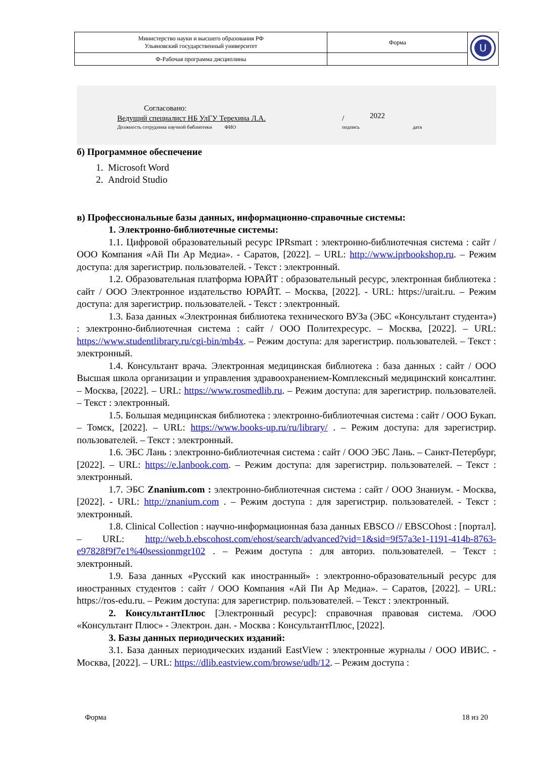| Министерство науки и высшего образования РФ Ульяновский государственный университет | Форма | U |
| Ф-Рабочая программа дисциплины | | |
Согласовано:
Ведущий специалист НБ УлГУ Терехина Л.А.
Должность сотрудника научной библиотеки ФИО
/ 2022
подпись дата
б) Программное обеспечение
1. Microsoft Word
2. Android Studio
в) Профессиональные базы данных, информационно-справочные системы:
1. Электронно-библиотечные системы:
1.1. Цифровой образовательный ресурс IPRsmart : электронно-библиотечная система : сайт / ООО Компания «Ай Пи Ар Медиа». - Саратов, [2022]. – URL: http://www.iprbookshop.ru. – Режим доступа: для зарегистрир. пользователей. - Текст : электронный.
1.2. Образовательная платформа ЮРАЙТ : образовательный ресурс, электронная библиотека : сайт / ООО Электронное издательство ЮРАЙТ. – Москва, [2022]. - URL: https://urait.ru. – Режим доступа: для зарегистрир. пользователей. - Текст : электронный.
1.3. База данных «Электронная библиотека технического ВУЗа (ЭБС «Консультант студента») : электронно-библиотечная система : сайт / ООО Политехресурс. – Москва, [2022]. – URL: https://www.studentlibrary.ru/cgi-bin/mb4x. – Режим доступа: для зарегистрир. пользователей. – Текст : электронный.
1.4. Консультант врача. Электронная медицинская библиотека : база данных : сайт / ООО Высшая школа организации и управления здравоохранением-Комплексный медицинский консалтинг. – Москва, [2022]. – URL: https://www.rosmedlib.ru. – Режим доступа: для зарегистрир. пользователей. – Текст : электронный.
1.5. Большая медицинская библиотека : электронно-библиотечная система : сайт / ООО Букап. – Томск, [2022]. – URL: https://www.books-up.ru/ru/library/ . – Режим доступа: для зарегистрир. пользователей. – Текст : электронный.
1.6. ЭБС Лань : электронно-библиотечная система : сайт / ООО ЭБС Лань. – Санкт-Петербург, [2022]. – URL: https://e.lanbook.com. – Режим доступа: для зарегистрир. пользователей. – Текст : электронный.
1.7. ЭБС Znanium.com : электронно-библиотечная система : сайт / ООО Знаниум. - Москва, [2022]. - URL: http://znanium.com . – Режим доступа : для зарегистрир. пользователей. - Текст : электронный.
1.8. Clinical Collection : научно-информационная база данных EBSCO // EBSCOhost : [портал]. – URL: http://web.b.ebscohost.com/ehost/search/advanced?vid=1&sid=9f57a3e1-1191-414b-8763-e97828f9f7e1%40sessionmgr102 . – Режим доступа : для авториз. пользователей. – Текст : электронный.
1.9. База данных «Русский как иностранный» : электронно-образовательный ресурс для иностранных студентов : сайт / ООО Компания «Ай Пи Ар Медиа». – Саратов, [2022]. – URL: https://ros-edu.ru. – Режим доступа: для зарегистрир. пользователей. – Текст : электронный.
2. КонсультантПлюс [Электронный ресурс]: справочная правовая система. /ООО «Консультант Плюс» - Электрон. дан. - Москва : КонсультантПлюс, [2022].
3. Базы данных периодических изданий:
3.1. База данных периодических изданий EastView : электронные журналы / ООО ИВИС. - Москва, [2022]. – URL: https://dlib.eastview.com/browse/udb/12. – Режим доступа :
Форма 18 из 20